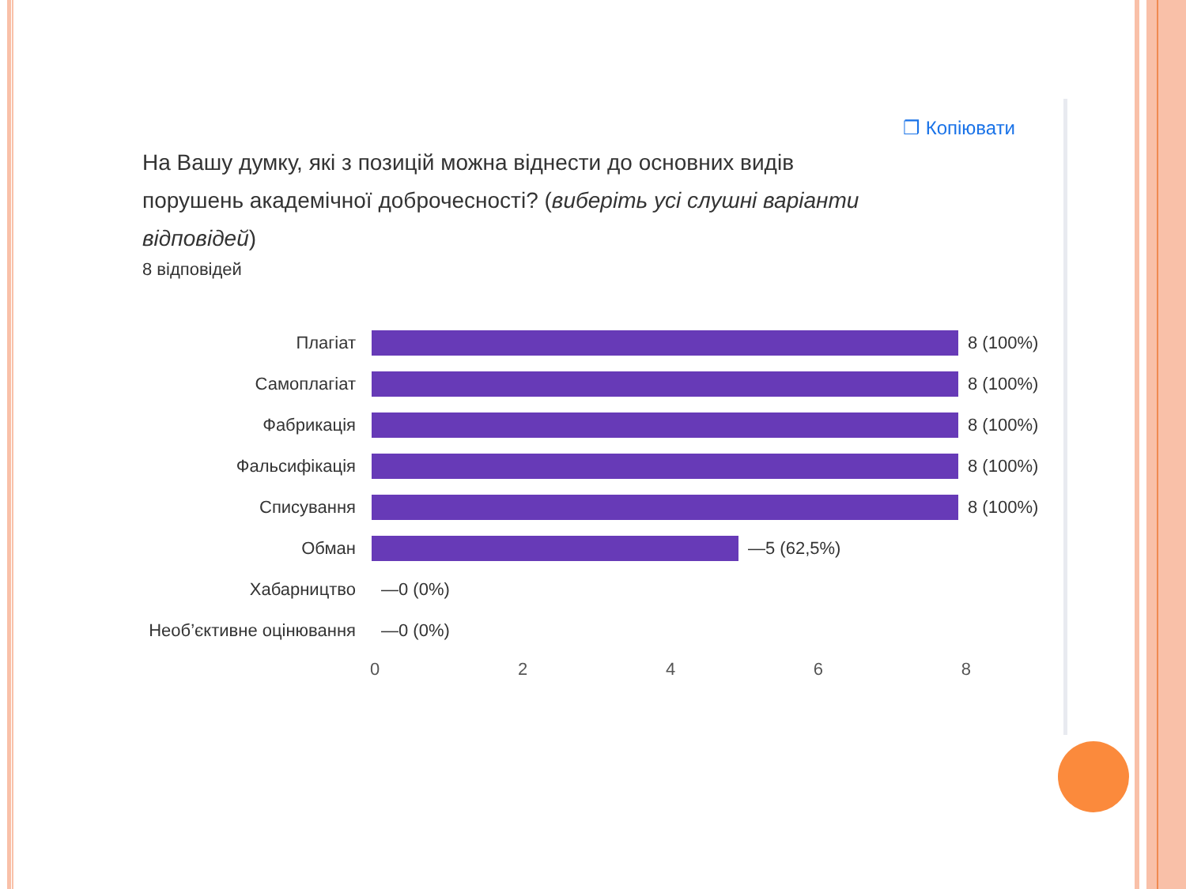❐ Копіювати
На Вашу думку, які з позицій можна віднести до основних видів порушень академічної доброчесності? (виберіть усі слушні варіанти відповідей)
8 відповідей
Плагіат 8 (100%)
Самоплагіат 8 (100%)
Фабрикація 8 (100%)
Фальсифікація 8 (100%)
Списування 8 (100%)
Обман —5 (62,5%)
Хабарництво —0 (0%)
Необ’єктивне оцінювання
—0 (0%)
0 2 4 6 8